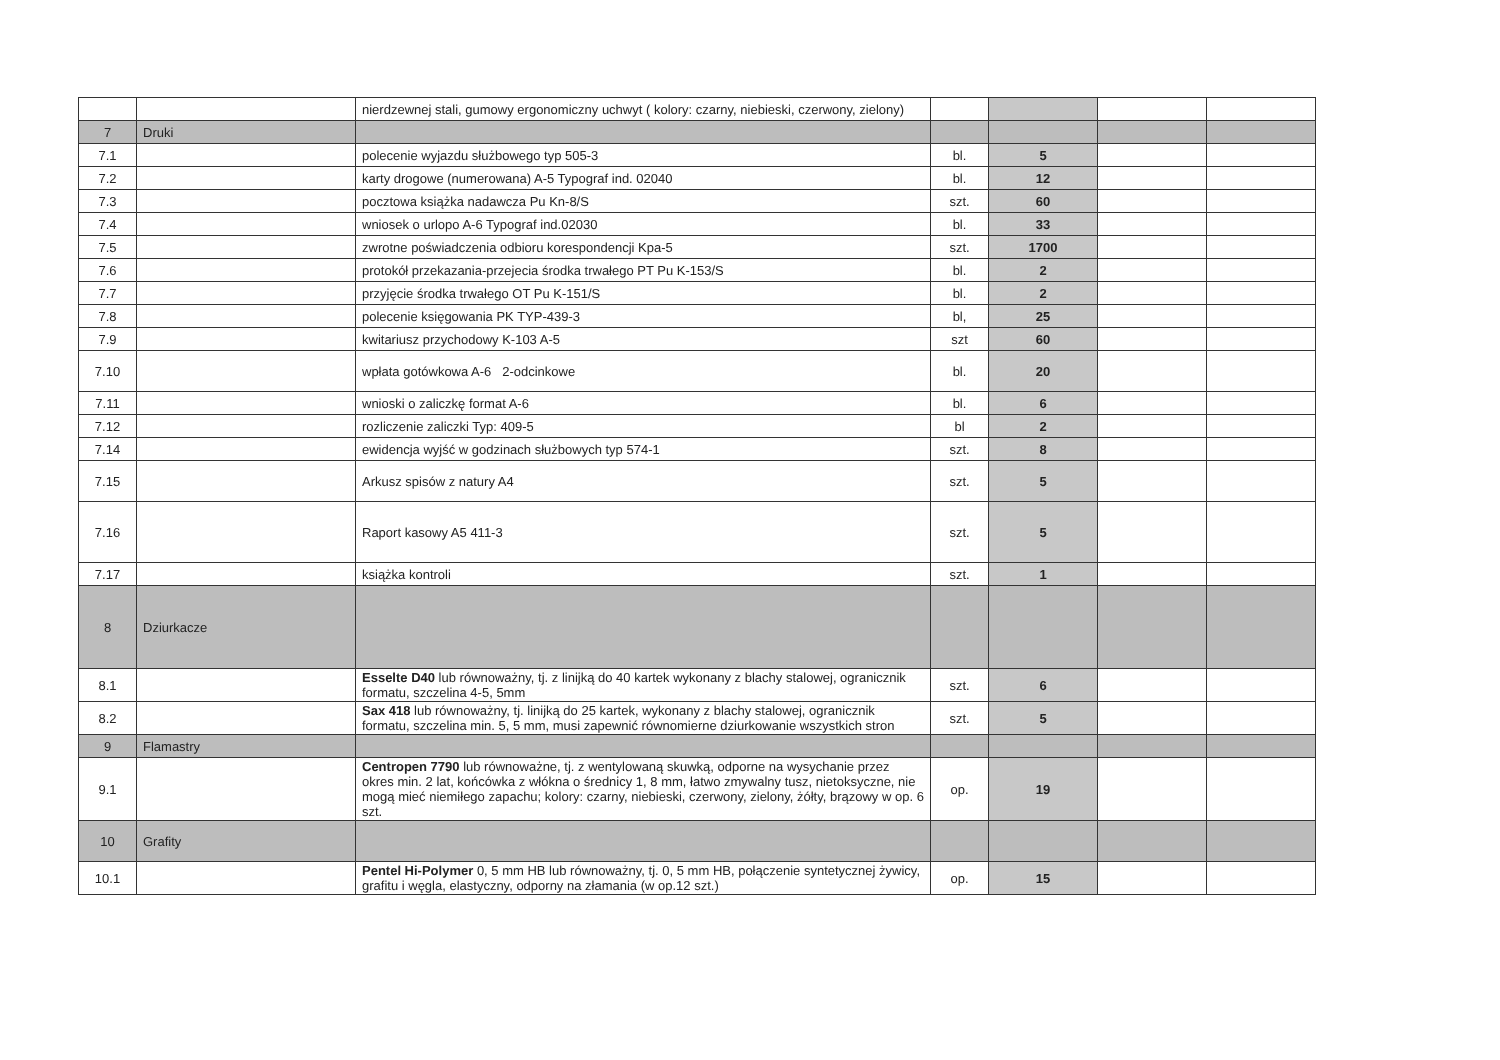| | | nierdzewnej stali, gumowy ergonomiczny uchwyt ( kolory: czarny, niebieski, czerwony, zielony) | | | | |
| 7 | Druki | | | | | |
| 7.1 | | polecenie wyjazdu służbowego typ 505-3 | bl. | 5 | | |
| 7.2 | | karty drogowe (numerowana) A-5 Typograf ind. 02040 | bl. | 12 | | |
| 7.3 | | pocztowa książka nadawcza Pu Kn-8/S | szt. | 60 | | |
| 7.4 | | wniosek o urlopo A-6 Typograf ind.02030 | bl. | 33 | | |
| 7.5 | | zwrotne poświadczenia odbioru korespondencji Kpa-5 | szt. | 1700 | | |
| 7.6 | | protokół przekazania-przejecia środka trwałego PT Pu K-153/S | bl. | 2 | | |
| 7.7 | | przyjęcie środka trwałego OT Pu K-151/S | bl. | 2 | | |
| 7.8 | | polecenie księgowania PK TYP-439-3 | bl, | 25 | | |
| 7.9 | | kwitariusz przychodowy K-103 A-5 | szt | 60 | | |
| 7.10 | | wpłata gotówkowa A-6 2-odcinkowe | bl. | 20 | | |
| 7.11 | | wnioski o zaliczkę format A-6 | bl. | 6 | | |
| 7.12 | | rozliczenie zaliczki Typ: 409-5 | bl | 2 | | |
| 7.14 | | ewidencja wyjść w godzinach służbowych typ 574-1 | szt. | 8 | | |
| 7.15 | | Arkusz spisów z natury A4 | szt. | 5 | | |
| 7.16 | | Raport kasowy A5 411-3 | szt. | 5 | | |
| 7.17 | | książka kontroli | szt. | 1 | | |
| 8 | Dziurkacze | | | | | |
| 8.1 | | Esselte D40 lub równoważny, tj. z linijką do 40 kartek wykonany z blachy stalowej, ogranicznik formatu, szczelina 4-5, 5mm | szt. | 6 | | |
| 8.2 | | Sax 418 lub równoważny, tj. linijką do 25 kartek, wykonany z blachy stalowej, ogranicznik formatu, szczelina min. 5, 5 mm, musi zapewnić równomierne dziurkowanie wszystkich stron | szt. | 5 | | |
| 9 | Flamastry | | | | | |
| 9.1 | | Centropen 7790 lub równoważne, tj. z wentylowaną skuwką, odporne na wysychanie przez okres min. 2 lat, końcówka z włókna o średnicy 1, 8 mm, łatwo zmywalny tusz, nietoksyczne, nie mogą mieć niemiłego zapachu; kolory: czarny, niebieski, czerwony, zielony, żółty, brązowy w op. 6 szt. | op. | 19 | | |
| 10 | Grafity | | | | | |
| 10.1 | | Pentel Hi-Polymer 0, 5 mm HB lub równoważny, tj. 0, 5 mm HB, połączenie syntetycznej żywicy, grafitu i węgla, elastyczny, odporny na złamania (w op.12 szt.) | op. | 15 | | |